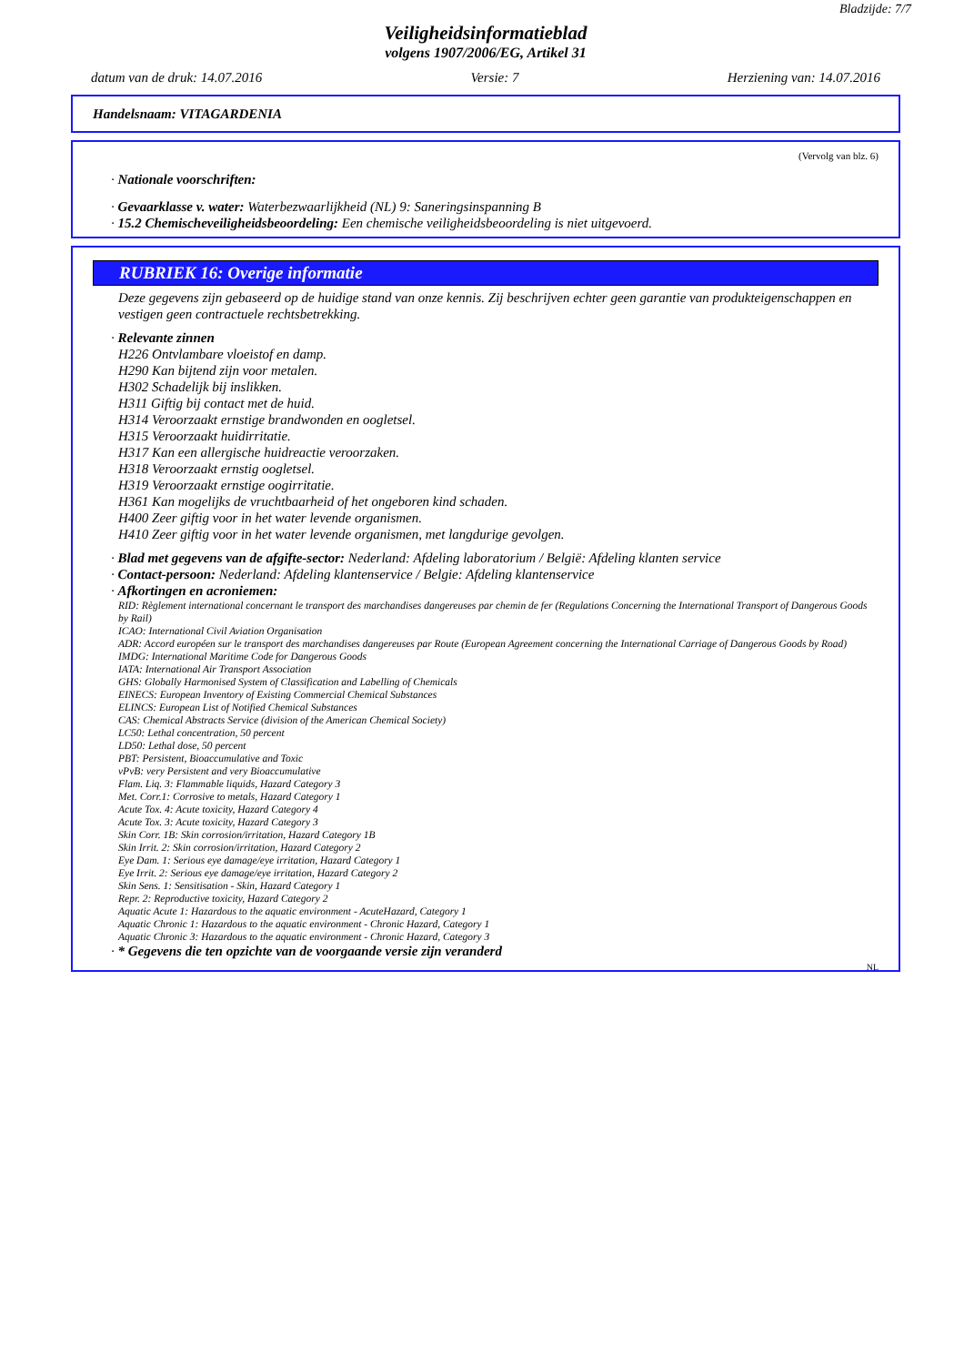Bladzijde: 7/7
Veiligheidsinformatieblad
volgens 1907/2006/EG, Artikel 31
datum van de druk: 14.07.2016 Versie: 7 Herziening van: 14.07.2016
Handelsnaam: VITAGARDENIA
(Vervolg van blz. 6)
· Nationale voorschriften:
· Gevaarklasse v. water: Waterbezwaarlijkheid (NL) 9: Saneringsinspanning B
· 15.2 Chemischeveiligheidsbeoordeling: Een chemische veiligheidsbeoordeling is niet uitgevoerd.
RUBRIEK 16: Overige informatie
Deze gegevens zijn gebaseerd op de huidige stand van onze kennis. Zij beschrijven echter geen garantie van produkteigenschappen en vestigen geen contractuele rechtsbetrekking.
· Relevante zinnen
H226 Ontvlambare vloeistof en damp.
H290 Kan bijtend zijn voor metalen.
H302 Schadelijk bij inslikken.
H311 Giftig bij contact met de huid.
H314 Veroorzaakt ernstige brandwonden en oogletsel.
H315 Veroorzaakt huidirritatie.
H317 Kan een allergische huidreactie veroorzaken.
H318 Veroorzaakt ernstig oogletsel.
H319 Veroorzaakt ernstige oogirritatie.
H361 Kan mogelijks de vruchtbaarheid of het ongeboren kind schaden.
H400 Zeer giftig voor in het water levende organismen.
H410 Zeer giftig voor in het water levende organismen, met langdurige gevolgen.
· Blad met gegevens van de afgifte-sector: Nederland: Afdeling laboratorium / België: Afdeling klanten service
· Contact-persoon: Nederland: Afdeling klantenservice / Belgie: Afdeling klantenservice
· Afkortingen en acroniemen:
RID: Règlement international concernant le transport des marchandises dangereuses par chemin de fer (Regulations Concerning the International Transport of Dangerous Goods by Rail)
ICAO: International Civil Aviation Organisation
ADR: Accord européen sur le transport des marchandises dangereuses par Route (European Agreement concerning the International Carriage of Dangerous Goods by Road)
IMDG: International Maritime Code for Dangerous Goods
IATA: International Air Transport Association
GHS: Globally Harmonised System of Classification and Labelling of Chemicals
EINECS: European Inventory of Existing Commercial Chemical Substances
ELINCS: European List of Notified Chemical Substances
CAS: Chemical Abstracts Service (division of the American Chemical Society)
LC50: Lethal concentration, 50 percent
LD50: Lethal dose, 50 percent
PBT: Persistent, Bioaccumulative and Toxic
vPvB: very Persistent and very Bioaccumulative
Flam. Liq. 3: Flammable liquids, Hazard Category 3
Met. Corr.1: Corrosive to metals, Hazard Category 1
Acute Tox. 4: Acute toxicity, Hazard Category 4
Acute Tox. 3: Acute toxicity, Hazard Category 3
Skin Corr. 1B: Skin corrosion/irritation, Hazard Category 1B
Skin Irrit. 2: Skin corrosion/irritation, Hazard Category 2
Eye Dam. 1: Serious eye damage/eye irritation, Hazard Category 1
Eye Irrit. 2: Serious eye damage/eye irritation, Hazard Category 2
Skin Sens. 1: Sensitisation - Skin, Hazard Category 1
Repr. 2: Reproductive toxicity, Hazard Category 2
Aquatic Acute 1: Hazardous to the aquatic environment - AcuteHazard, Category 1
Aquatic Chronic 1: Hazardous to the aquatic environment - Chronic Hazard, Category 1
Aquatic Chronic 3: Hazardous to the aquatic environment - Chronic Hazard, Category 3
· * Gegevens die ten opzichte van de voorgaande versie zijn veranderd
NL